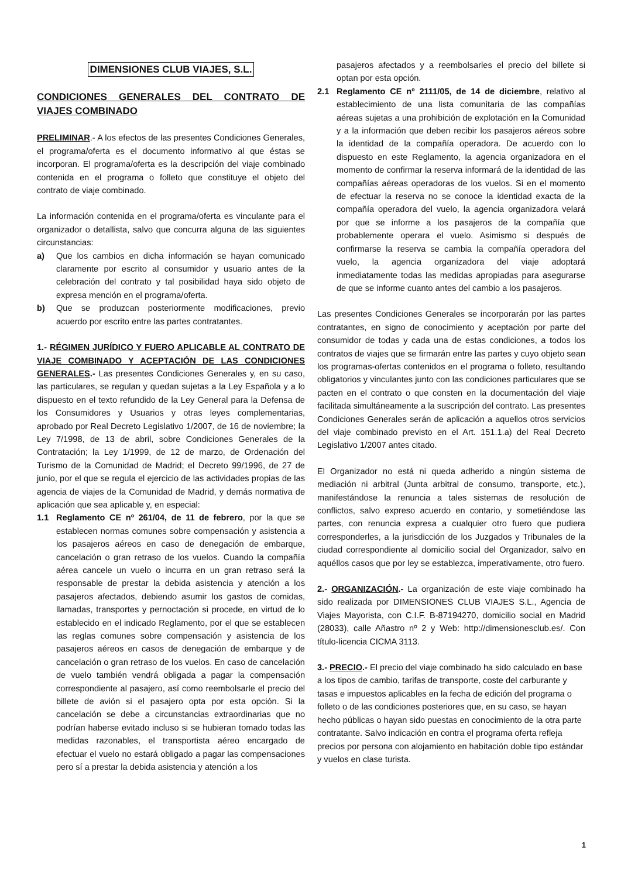DIMENSIONES CLUB VIAJES, S.L.
CONDICIONES GENERALES DEL CONTRATO DE VIAJES COMBINADO
PRELIMINAR.- A los efectos de las presentes Condiciones Generales, el programa/oferta es el documento informativo al que éstas se incorporan. El programa/oferta es la descripción del viaje combinado contenida en el programa o folleto que constituye el objeto del contrato de viaje combinado.
La información contenida en el programa/oferta es vinculante para el organizador o detallista, salvo que concurra alguna de las siguientes circunstancias:
a) Que los cambios en dicha información se hayan comunicado claramente por escrito al consumidor y usuario antes de la celebración del contrato y tal posibilidad haya sido objeto de expresa mención en el programa/oferta.
b) Que se produzcan posteriormente modificaciones, previo acuerdo por escrito entre las partes contratantes.
1.- RÉGIMEN JURÍDICO Y FUERO APLICABLE AL CONTRATO DE VIAJE COMBINADO Y ACEPTACIÓN DE LAS CONDICIONES GENERALES.- Las presentes Condiciones Generales y, en su caso, las particulares, se regulan y quedan sujetas a la Ley Española y a lo dispuesto en el texto refundido de la Ley General para la Defensa de los Consumidores y Usuarios y otras leyes complementarias, aprobado por Real Decreto Legislativo 1/2007, de 16 de noviembre; la Ley 7/1998, de 13 de abril, sobre Condiciones Generales de la Contratación; la Ley 1/1999, de 12 de marzo, de Ordenación del Turismo de la Comunidad de Madrid; el Decreto 99/1996, de 27 de junio, por el que se regula el ejercicio de las actividades propias de las agencia de viajes de la Comunidad de Madrid, y demás normativa de aplicación que sea aplicable y, en especial:
1.1 Reglamento CE nº 261/04, de 11 de febrero, por la que se establecen normas comunes sobre compensación y asistencia a los pasajeros aéreos en caso de denegación de embarque, cancelación o gran retraso de los vuelos. Cuando la compañía aérea cancele un vuelo o incurra en un gran retraso será la responsable de prestar la debida asistencia y atención a los pasajeros afectados, debiendo asumir los gastos de comidas, llamadas, transportes y pernoctación si procede, en virtud de lo establecido en el indicado Reglamento, por el que se establecen las reglas comunes sobre compensación y asistencia de los pasajeros aéreos en casos de denegación de embarque y de cancelación o gran retraso de los vuelos. En caso de cancelación de vuelo también vendrá obligada a pagar la compensación correspondiente al pasajero, así como reembolsarle el precio del billete de avión si el pasajero opta por esta opción. Si la cancelación se debe a circunstancias extraordinarias que no podrían haberse evitado incluso si se hubieran tomado todas las medidas razonables, el transportista aéreo encargado de efectuar el vuelo no estará obligado a pagar las compensaciones pero sí a prestar la debida asistencia y atención a los
pasajeros afectados y a reembolsarles el precio del billete si optan por esta opción.
2.1 Reglamento CE nº 2111/05, de 14 de diciembre, relativo al establecimiento de una lista comunitaria de las compañías aéreas sujetas a una prohibición de explotación en la Comunidad y a la información que deben recibir los pasajeros aéreos sobre la identidad de la compañía operadora. De acuerdo con lo dispuesto en este Reglamento, la agencia organizadora en el momento de confirmar la reserva informará de la identidad de las compañías aéreas operadoras de los vuelos. Si en el momento de efectuar la reserva no se conoce la identidad exacta de la compañía operadora del vuelo, la agencia organizadora velará por que se informe a los pasajeros de la compañía que probablemente operara el vuelo. Asimismo si después de confirmarse la reserva se cambia la compañía operadora del vuelo, la agencia organizadora del viaje adoptará inmediatamente todas las medidas apropiadas para asegurarse de que se informe cuanto antes del cambio a los pasajeros.
Las presentes Condiciones Generales se incorporarán por las partes contratantes, en signo de conocimiento y aceptación por parte del consumidor de todas y cada una de estas condiciones, a todos los contratos de viajes que se firmarán entre las partes y cuyo objeto sean los programas-ofertas contenidos en el programa o folleto, resultando obligatorios y vinculantes junto con las condiciones particulares que se pacten en el contrato o que consten en la documentación del viaje facilitada simultáneamente a la suscripción del contrato. Las presentes Condiciones Generales serán de aplicación a aquellos otros servicios del viaje combinado previsto en el Art. 151.1.a) del Real Decreto Legislativo 1/2007 antes citado.
El Organizador no está ni queda adherido a ningún sistema de mediación ni arbitral (Junta arbitral de consumo, transporte, etc.), manifestándose la renuncia a tales sistemas de resolución de conflictos, salvo expreso acuerdo en contario, y sometiéndose las partes, con renuncia expresa a cualquier otro fuero que pudiera corresponderles, a la jurisdicción de los Juzgados y Tribunales de la ciudad correspondiente al domicilio social del Organizador, salvo en aquéllos casos que por ley se establezca, imperativamente, otro fuero.
2.- ORGANIZACIÓN.- La organización de este viaje combinado ha sido realizada por DIMENSIONES CLUB VIAJES S.L., Agencia de Viajes Mayorista, con C.I.F. B-87194270, domicilio social en Madrid (28033), calle Añastro nº 2 y Web: http://dimensionesclub.es/. Con título-licencia CICMA 3113.
3.- PRECIO.- El precio del viaje combinado ha sido calculado en base a los tipos de cambio, tarifas de transporte, coste del carburante y tasas e impuestos aplicables en la fecha de edición del programa o folleto o de las condiciones posteriores que, en su caso, se hayan hecho públicas o hayan sido puestas en conocimiento de la otra parte contratante. Salvo indicación en contra el programa oferta refleja precios por persona con alojamiento en habitación doble tipo estándar y vuelos en clase turista.
1